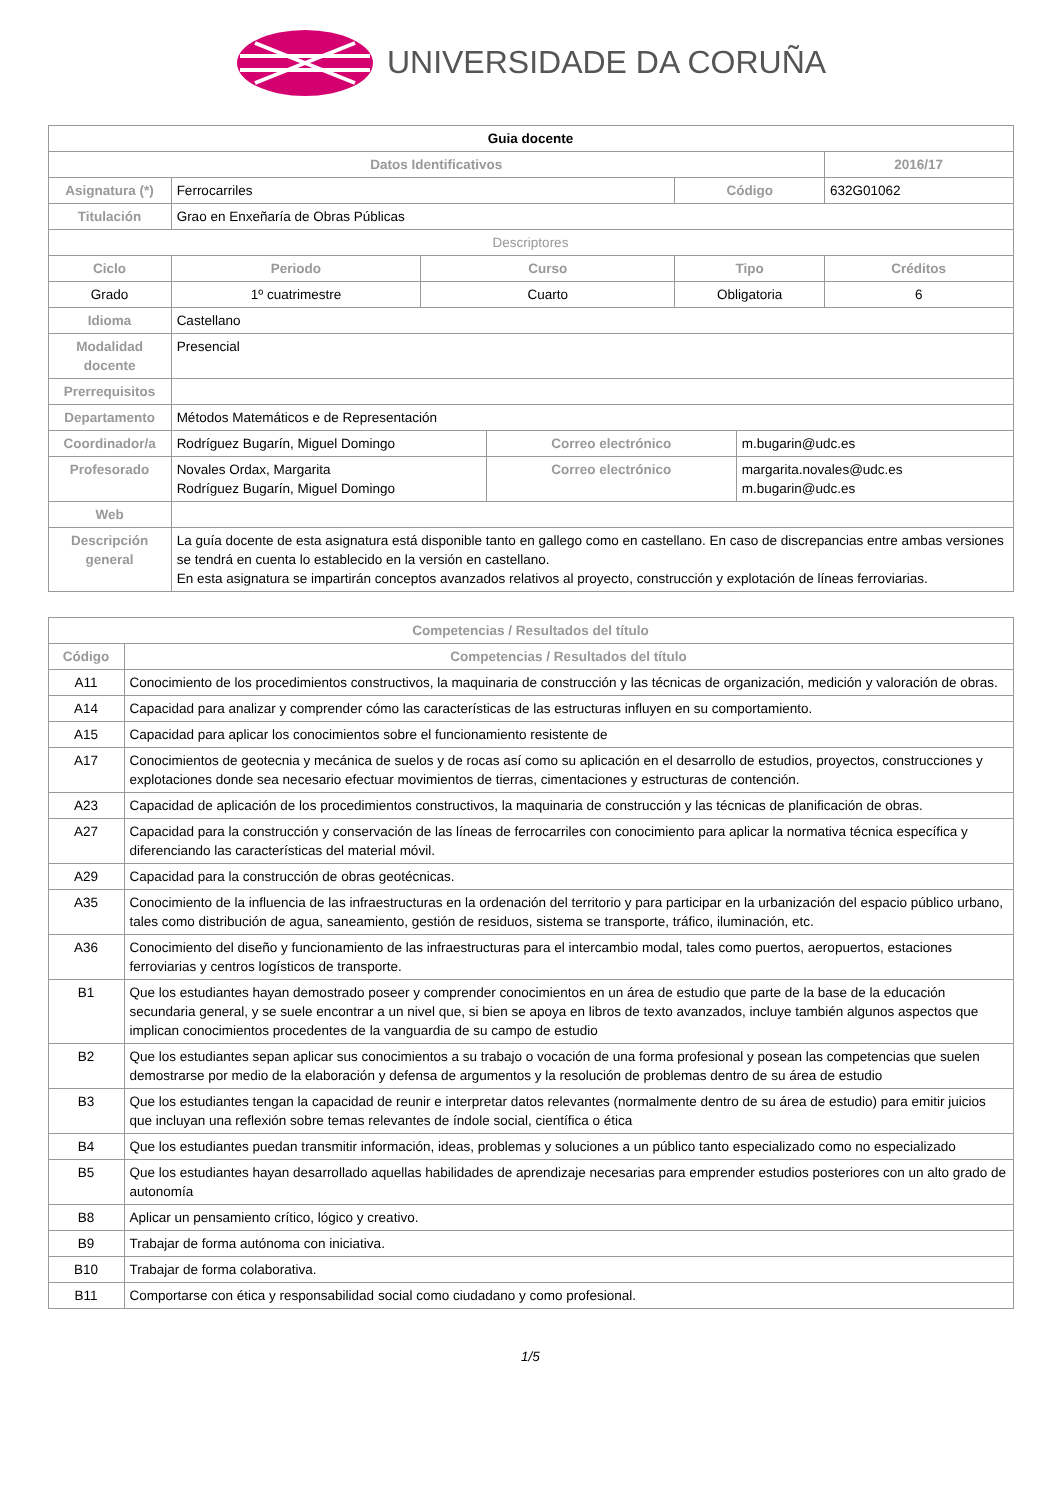UNIVERSIDADE DA CORUÑA
| Guia docente | | | | | | |
| --- | --- | --- | --- | --- | --- | --- |
| Datos Identificativos | | | | | | 2016/17 |
| Asignatura (*) | Ferrocarriles | | | Código | | 632G01062 |
| Titulación | Grao en Enxeñaría de Obras Públicas | | | | | |
| Descriptores | | | | | | |
| Ciclo | Periodo | Curso | | Tipo | | Créditos |
| Grado | 1º cuatrimestre | Cuarto | | Obligatoria | | 6 |
| Idioma | Castellano | | | | | |
| Modalidad docente | Presencial | | | | | |
| Prerrequisitos | | | | | | |
| Departamento | Métodos Matemáticos e de Representación | | | | | |
| Coordinador/a | Rodríguez Bugarín, Miguel Domingo | | Correo electrónico | | m.bugarin@udc.es | |
| Profesorado | Novales Ordax, Margarita Rodríguez Bugarín, Miguel Domingo | | Correo electrónico | | margarita.novales@udc.es m.bugarin@udc.es | |
| Web | | | | | | |
| Descripción general | La guía docente de esta asignatura está disponible tanto en gallego como en castellano. En caso de discrepancias entre ambas versiones se tendrá en cuenta lo establecido en la versión en castellano. En esta asignatura se impartirán conceptos avanzados relativos al proyecto, construcción y explotación de líneas ferroviarias. | | | | | |
| Competencias / Resultados del título | |
| --- | --- |
| Código | Competencias / Resultados del título |
| A11 | Conocimiento de los procedimientos constructivos, la maquinaria de construcción y las técnicas de organización, medición y valoración de obras. |
| A14 | Capacidad para analizar y comprender cómo las características de las estructuras influyen en su comportamiento. |
| A15 | Capacidad para aplicar los conocimientos sobre el funcionamiento resistente de |
| A17 | Conocimientos de geotecnia y mecánica de suelos y de rocas así como su aplicación en el desarrollo de estudios, proyectos, construcciones y explotaciones donde sea necesario efectuar movimientos de tierras, cimentaciones y estructuras de contención. |
| A23 | Capacidad de aplicación de los procedimientos constructivos, la maquinaria de construcción y las técnicas de planificación de obras. |
| A27 | Capacidad para la construcción y conservación de las líneas de ferrocarriles con conocimiento para aplicar la normativa técnica específica y diferenciando las características del material móvil. |
| A29 | Capacidad para la construcción de obras geotécnicas. |
| A35 | Conocimiento de la influencia de las infraestructuras en la ordenación del territorio y para participar en la urbanización del espacio público urbano, tales como distribución de agua, saneamiento, gestión de residuos, sistema se transporte, tráfico, iluminación, etc. |
| A36 | Conocimiento del diseño y funcionamiento de las infraestructuras para el intercambio modal, tales como puertos, aeropuertos, estaciones ferroviarias y centros logísticos de transporte. |
| B1 | Que los estudiantes hayan demostrado poseer y comprender conocimientos en un área de estudio que parte de la base de la educación secundaria general, y se suele encontrar a un nivel que, si bien se apoya en libros de texto avanzados, incluye también algunos aspectos que implican conocimientos procedentes de la vanguardia de su campo de estudio |
| B2 | Que los estudiantes sepan aplicar sus conocimientos a su trabajo o vocación de una forma profesional y posean las competencias que suelen demostrarse por medio de la elaboración y defensa de argumentos y la resolución de problemas dentro de su área de estudio |
| B3 | Que los estudiantes tengan la capacidad de reunir e interpretar datos relevantes (normalmente dentro de su área de estudio) para emitir juicios que incluyan una reflexión sobre temas relevantes de índole social, científica o ética |
| B4 | Que los estudiantes puedan transmitir información, ideas, problemas y soluciones a un público tanto especializado como no especializado |
| B5 | Que los estudiantes hayan desarrollado aquellas habilidades de aprendizaje necesarias para emprender estudios posteriores con un alto grado de autonomía |
| B8 | Aplicar un pensamiento crítico, lógico y creativo. |
| B9 | Trabajar de forma autónoma con iniciativa. |
| B10 | Trabajar de forma colaborativa. |
| B11 | Comportarse con ética y responsabilidad social como ciudadano y como profesional. |
1/5